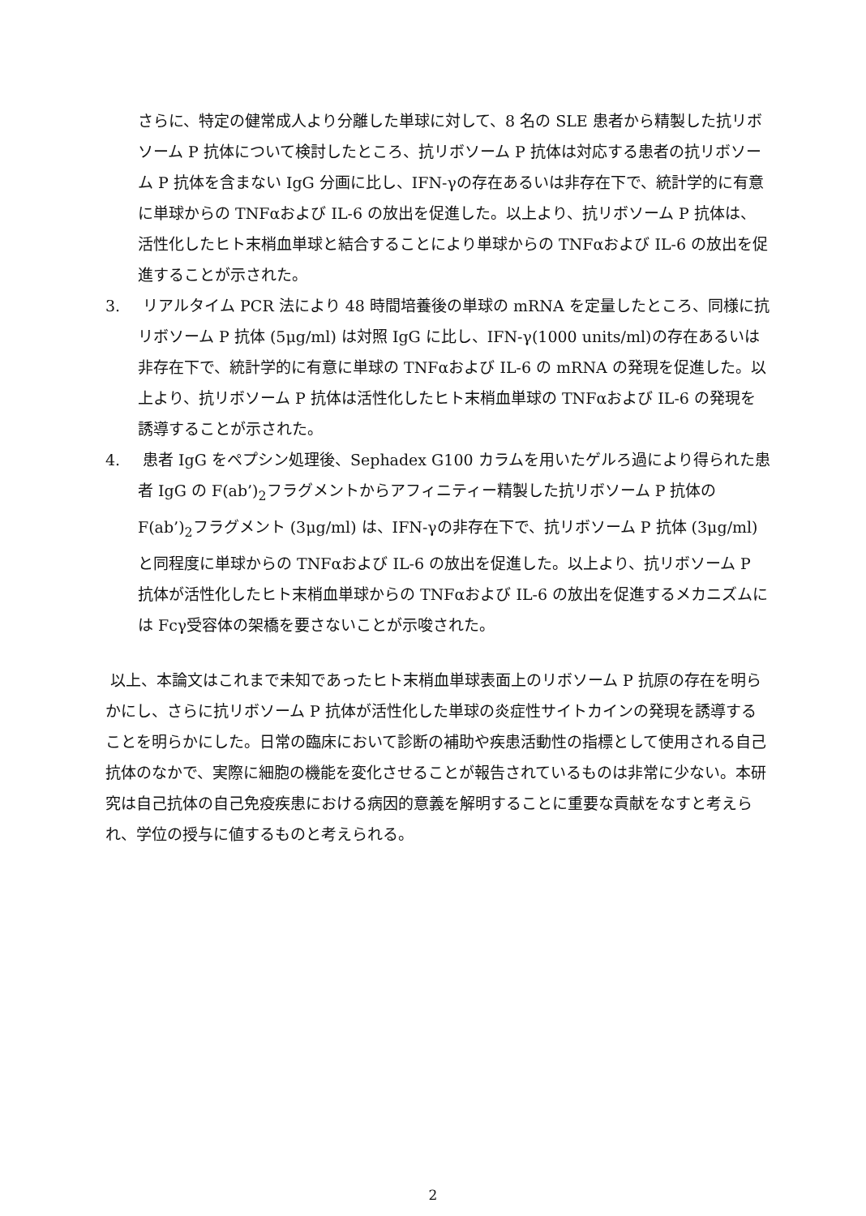さらに、特定の健常成人より分離した単球に対して、8 名の SLE 患者から精製した抗リボソーム P 抗体について検討したところ、抗リボソーム P 抗体は対応する患者の抗リボソーム P 抗体を含まない IgG 分画に比し、IFN-γの存在あるいは非存在下で、統計学的に有意に単球からの TNFαおよび IL-6 の放出を促進した。以上より、抗リボソーム P 抗体は、活性化したヒト末梢血単球と結合することにより単球からの TNFαおよび IL-6 の放出を促進することが示された。
3. リアルタイム PCR 法により 48 時間培養後の単球の mRNA を定量したところ、同様に抗リボソーム P 抗体 (5μg/ml) は対照 IgG に比し、IFN-γ(1000 units/ml)の存在あるいは非存在下で、統計学的に有意に単球の TNFαおよび IL-6 の mRNA の発現を促進した。以上より、抗リボソーム P 抗体は活性化したヒト末梢血単球の TNFαおよび IL-6 の発現を誘導することが示された。
4. 患者 IgG をペプシン処理後、Sephadex G100 カラムを用いたゲルろ過により得られた患者 IgG の F(ab’)<sub>2</sub>フラグメントからアフィニティー精製した抗リボソーム P 抗体の F(ab’)<sub>2</sub>フラグメント (3μg/ml) は、IFN-γの非存在下で、抗リボソーム P 抗体 (3μg/ml) と同程度に単球からの TNFαおよび IL-6 の放出を促進した。以上より、抗リボソーム P 抗体が活性化したヒト末梢血単球からの TNFαおよび IL-6 の放出を促進するメカニズムには Fcγ受容体の架橋を要さないことが示唆された。
以上、本論文はこれまで未知であったヒト末梢血単球表面上のリボソーム P 抗原の存在を明らかにし、さらに抗リボソーム P 抗体が活性化した単球の炎症性サイトカインの発現を誘導することを明らかにした。日常の臨床において診断の補助や疾患活動性の指標として使用される自己抗体のなかで、実際に細胞の機能を変化させることが報告されているものは非常に少ない。本研究は自己抗体の自己免疫疾患における病因的意義を解明することに重要な貢献をなすと考えられ、学位の授与に値するものと考えられる。
2